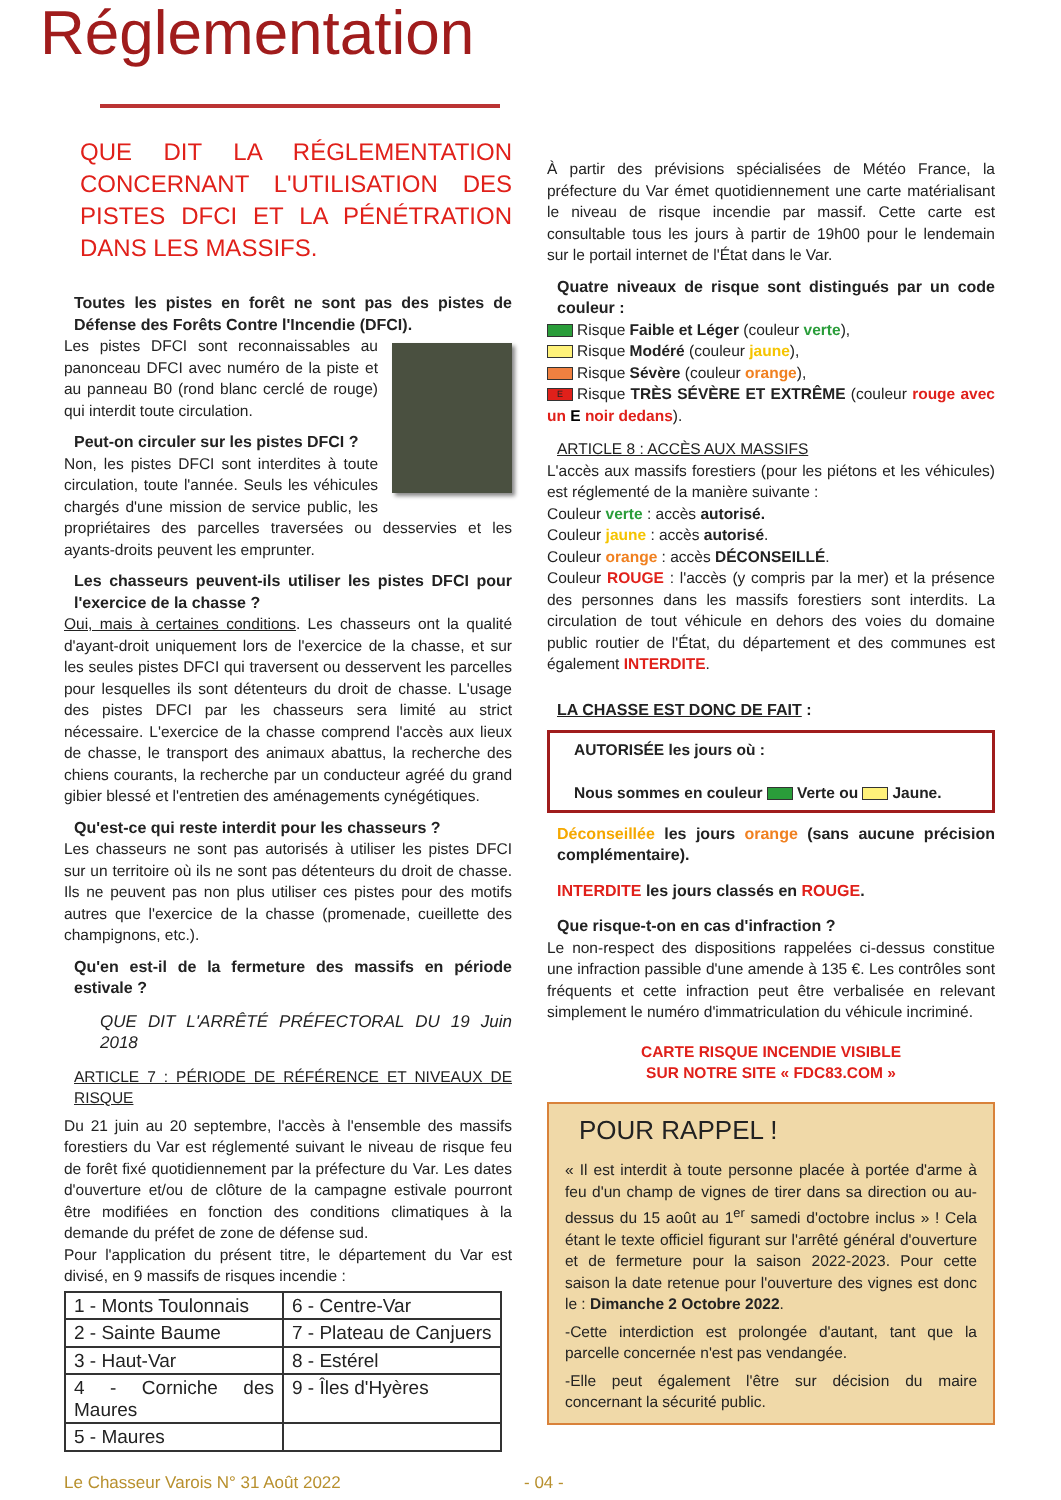Réglementation
QUE DIT LA RÉGLEMENTATION CONCERNANT L'UTILISATION DES PISTES DFCI ET LA PÉNÉTRATION DANS LES MASSIFS.
Toutes les pistes en forêt ne sont pas des pistes de Défense des Forêts Contre l'Incendie (DFCI).
Les pistes DFCI sont reconnaissables au panonceau DFCI avec numéro de la piste et au panneau B0 (rond blanc cerclé de rouge) qui interdit toute circulation.
Peut-on circuler sur les pistes DFCI ?
Non, les pistes DFCI sont interdites à toute circulation, toute l'année. Seuls les véhicules chargés d'une mission de service public, les propriétaires des parcelles traversées ou desservies et les ayants-droits peuvent les emprunter.
Les chasseurs peuvent-ils utiliser les pistes DFCI pour l'exercice de la chasse ?
Oui, mais à certaines conditions. Les chasseurs ont la qualité d'ayant-droit uniquement lors de l'exercice de la chasse, et sur les seules pistes DFCI qui traversent ou desservent les parcelles pour lesquelles ils sont détenteurs du droit de chasse. L'usage des pistes DFCI par les chasseurs sera limité au strict nécessaire. L'exercice de la chasse comprend l'accès aux lieux de chasse, le transport des animaux abattus, la recherche des chiens courants, la recherche par un conducteur agréé du grand gibier blessé et l'entretien des aménagements cynégétiques.
Qu'est-ce qui reste interdit pour les chasseurs ?
Les chasseurs ne sont pas autorisés à utiliser les pistes DFCI sur un territoire où ils ne sont pas détenteurs du droit de chasse. Ils ne peuvent pas non plus utiliser ces pistes pour des motifs autres que l'exercice de la chasse (promenade, cueillette des champignons, etc.).
Qu'en est-il de la fermeture des massifs en période estivale ?
QUE DIT L'ARRÊTÉ PRÉFECTORAL DU 19 Juin 2018
ARTICLE 7 : PÉRIODE DE RÉFÉRENCE ET NIVEAUX DE RISQUE
Du 21 juin au 20 septembre, l'accès à l'ensemble des massifs forestiers du Var est réglementé suivant le niveau de risque feu de forêt fixé quotidiennement par la préfecture du Var. Les dates d'ouverture et/ou de clôture de la campagne estivale pourront être modifiées en fonction des conditions climatiques à la demande du préfet de zone de défense sud.
Pour l'application du présent titre, le département du Var est divisé, en 9 massifs de risques incendie :
| 1 - Monts Toulonnais | 6 - Centre-Var |
| 2 - Sainte Baume | 7 - Plateau de Canjuers |
| 3 - Haut-Var | 8 - Estérel |
| 4 - Corniche des Maures | 9 - Îles d'Hyères |
| 5 - Maures | |
À partir des prévisions spécialisées de Météo France, la préfecture du Var émet quotidiennement une carte matérialisant le niveau de risque incendie par massif. Cette carte est consultable tous les jours à partir de 19h00 pour le lendemain sur le portail internet de l'État dans le Var.
Quatre niveaux de risque sont distingués par un code couleur :
Risque Faible et Léger (couleur verte),
Risque Modéré (couleur jaune),
Risque Sévère (couleur orange),
E Risque TRÈS SÉVÈRE ET EXTRÊME (couleur rouge avec un E noir dedans).
ARTICLE 8 : ACCÈS AUX MASSIFS
L'accès aux massifs forestiers (pour les piétons et les véhicules) est réglementé de la manière suivante :
Couleur verte : accès autorisé.
Couleur jaune : accès autorisé.
Couleur orange : accès DÉCONSEILLÉ.
Couleur ROUGE : l'accès (y compris par la mer) et la présence des personnes dans les massifs forestiers sont interdits. La circulation de tout véhicule en dehors des voies du domaine public routier de l'État, du département et des communes est également INTERDITE.
LA CHASSE EST DONC DE FAIT :
AUTORISÉE les jours où :
Nous sommes en couleur Verte ou Jaune.
Déconseillée les jours orange (sans aucune précision complémentaire).
INTERDITE les jours classés en ROUGE.
Que risque-t-on en cas d'infraction ?
Le non-respect des dispositions rappelées ci-dessus constitue une infraction passible d'une amende à 135 €. Les contrôles sont fréquents et cette infraction peut être verbalisée en relevant simplement le numéro d'immatriculation du véhicule incriminé.
CARTE RISQUE INCENDIE VISIBLE
SUR NOTRE SITE « FDC83.COM »
POUR RAPPEL !
« Il est interdit à toute personne placée à portée d'arme à feu d'un champ de vignes de tirer dans sa direction ou au-dessus du 15 août au 1<sup>er</sup> samedi d'octobre inclus » ! Cela étant le texte officiel figurant sur l'arrêté général d'ouverture et de fermeture pour la saison 2022-2023. Pour cette saison la date retenue pour l'ouverture des vignes est donc le : Dimanche 2 Octobre 2022.
-Cette interdiction est prolongée d'autant, tant que la parcelle concernée n'est pas vendangée.
-Elle peut également l'être sur décision du maire concernant la sécurité public.
Le Chasseur Varois N° 31 Août 2022 - 04 -